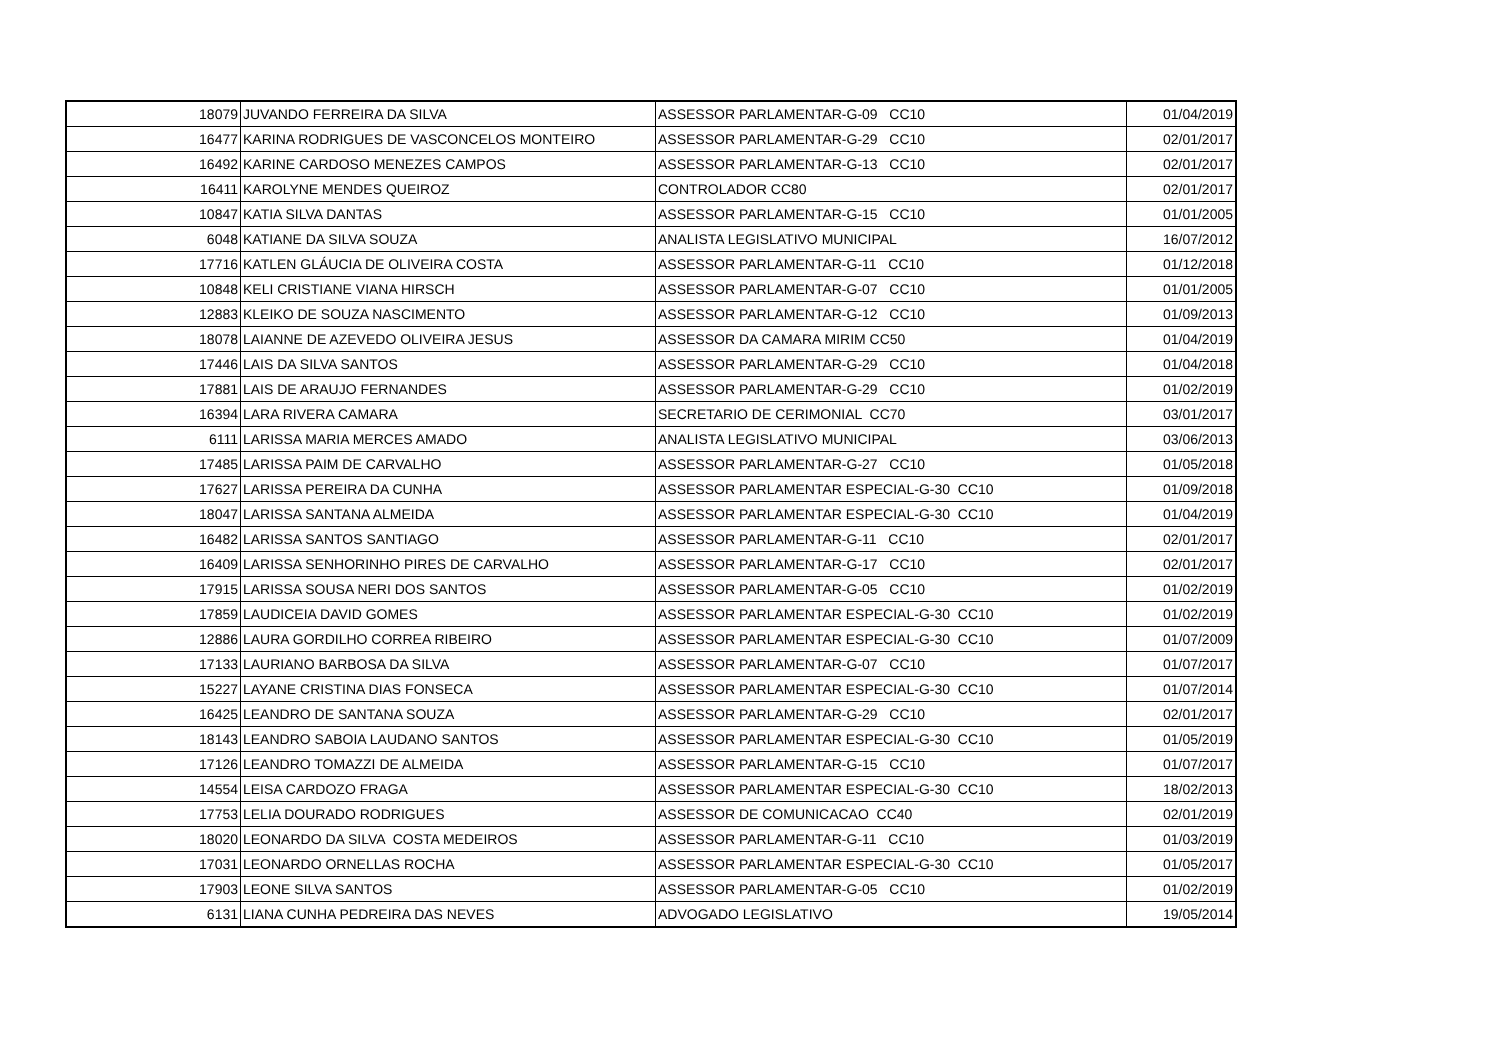| 18079 | JUVANDO FERREIRA DA SILVA | ASSESSOR PARLAMENTAR-G-09 CC10 | 01/04/2019 |
| 16477 | KARINA RODRIGUES DE VASCONCELOS MONTEIRO | ASSESSOR PARLAMENTAR-G-29 CC10 | 02/01/2017 |
| 16492 | KARINE CARDOSO MENEZES CAMPOS | ASSESSOR PARLAMENTAR-G-13 CC10 | 02/01/2017 |
| 16411 | KAROLYNE MENDES QUEIROZ | CONTROLADOR CC80 | 02/01/2017 |
| 10847 | KATIA SILVA DANTAS | ASSESSOR PARLAMENTAR-G-15 CC10 | 01/01/2005 |
| 6048 | KATIANE DA SILVA SOUZA | ANALISTA LEGISLATIVO MUNICIPAL | 16/07/2012 |
| 17716 | KATLEN GLÁUCIA DE OLIVEIRA COSTA | ASSESSOR PARLAMENTAR-G-11 CC10 | 01/12/2018 |
| 10848 | KELI CRISTIANE VIANA HIRSCH | ASSESSOR PARLAMENTAR-G-07 CC10 | 01/01/2005 |
| 12883 | KLEIKO DE SOUZA NASCIMENTO | ASSESSOR PARLAMENTAR-G-12 CC10 | 01/09/2013 |
| 18078 | LAIANNE DE AZEVEDO OLIVEIRA JESUS | ASSESSOR DA CAMARA MIRIM CC50 | 01/04/2019 |
| 17446 | LAIS DA SILVA SANTOS | ASSESSOR PARLAMENTAR-G-29 CC10 | 01/04/2018 |
| 17881 | LAIS DE ARAUJO FERNANDES | ASSESSOR PARLAMENTAR-G-29 CC10 | 01/02/2019 |
| 16394 | LARA RIVERA CAMARA | SECRETARIO DE CERIMONIAL CC70 | 03/01/2017 |
| 6111 | LARISSA MARIA MERCES AMADO | ANALISTA LEGISLATIVO MUNICIPAL | 03/06/2013 |
| 17485 | LARISSA PAIM DE CARVALHO | ASSESSOR PARLAMENTAR-G-27 CC10 | 01/05/2018 |
| 17627 | LARISSA PEREIRA DA CUNHA | ASSESSOR PARLAMENTAR ESPECIAL-G-30 CC10 | 01/09/2018 |
| 18047 | LARISSA SANTANA ALMEIDA | ASSESSOR PARLAMENTAR ESPECIAL-G-30 CC10 | 01/04/2019 |
| 16482 | LARISSA SANTOS SANTIAGO | ASSESSOR PARLAMENTAR-G-11 CC10 | 02/01/2017 |
| 16409 | LARISSA SENHORINHO PIRES DE CARVALHO | ASSESSOR PARLAMENTAR-G-17 CC10 | 02/01/2017 |
| 17915 | LARISSA SOUSA NERI DOS SANTOS | ASSESSOR PARLAMENTAR-G-05 CC10 | 01/02/2019 |
| 17859 | LAUDICEIA DAVID GOMES | ASSESSOR PARLAMENTAR ESPECIAL-G-30 CC10 | 01/02/2019 |
| 12886 | LAURA GORDILHO CORREA RIBEIRO | ASSESSOR PARLAMENTAR ESPECIAL-G-30 CC10 | 01/07/2009 |
| 17133 | LAURIANO BARBOSA DA SILVA | ASSESSOR PARLAMENTAR-G-07 CC10 | 01/07/2017 |
| 15227 | LAYANE CRISTINA DIAS FONSECA | ASSESSOR PARLAMENTAR ESPECIAL-G-30 CC10 | 01/07/2014 |
| 16425 | LEANDRO DE SANTANA SOUZA | ASSESSOR PARLAMENTAR-G-29 CC10 | 02/01/2017 |
| 18143 | LEANDRO SABOIA LAUDANO SANTOS | ASSESSOR PARLAMENTAR ESPECIAL-G-30 CC10 | 01/05/2019 |
| 17126 | LEANDRO TOMAZZI DE ALMEIDA | ASSESSOR PARLAMENTAR-G-15 CC10 | 01/07/2017 |
| 14554 | LEISA CARDOZO FRAGA | ASSESSOR PARLAMENTAR ESPECIAL-G-30 CC10 | 18/02/2013 |
| 17753 | LELIA DOURADO RODRIGUES | ASSESSOR DE COMUNICACAO CC40 | 02/01/2019 |
| 18020 | LEONARDO DA SILVA COSTA MEDEIROS | ASSESSOR PARLAMENTAR-G-11 CC10 | 01/03/2019 |
| 17031 | LEONARDO ORNELLAS ROCHA | ASSESSOR PARLAMENTAR ESPECIAL-G-30 CC10 | 01/05/2017 |
| 17903 | LEONE SILVA SANTOS | ASSESSOR PARLAMENTAR-G-05 CC10 | 01/02/2019 |
| 6131 | LIANA CUNHA PEDREIRA DAS NEVES | ADVOGADO LEGISLATIVO | 19/05/2014 |